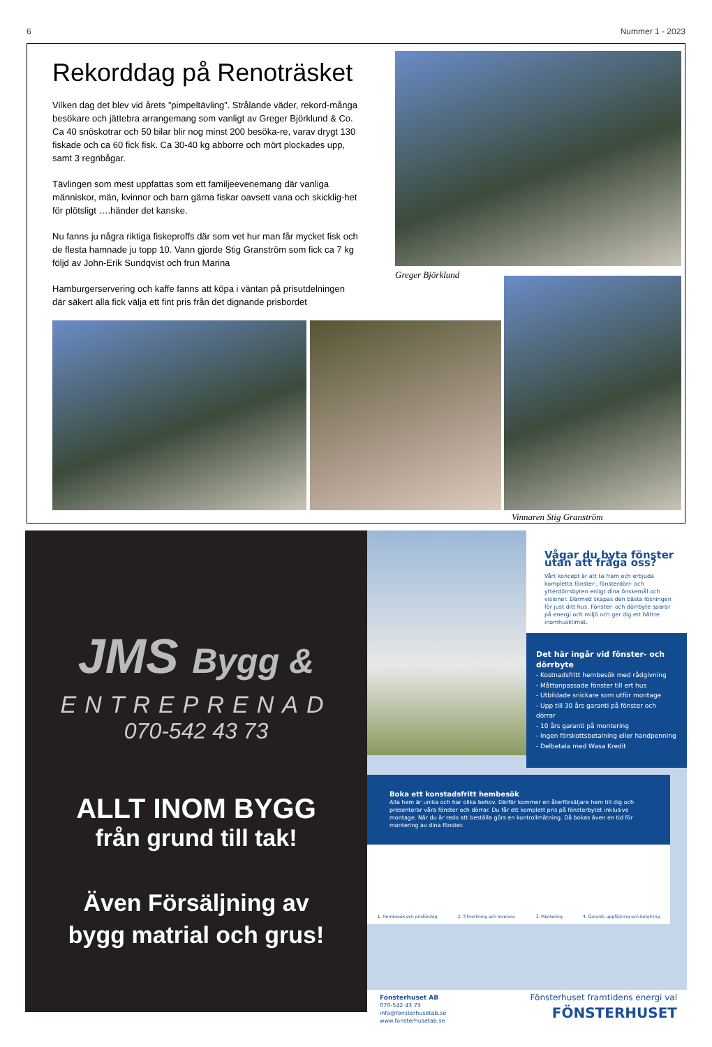6 Nummer 1 - 2023
Rekorddag på Renoträsket
Vilken dag det blev vid årets ”pimpeltävling”. Strålande väder, rekord-många besökare och jättebra arrangemang som vanligt av Greger Björklund & Co. Ca 40 snöskotrar och 50 bilar blir nog minst 200 besöka-re, varav drygt 130 fiskade och ca 60 fick fisk. Ca 30-40 kg abborre och mört plockades upp, samt 3 regnbågar.
Tävlingen som mest uppfattas som ett familjeevenemang där vanliga människor, män, kvinnor och barn gärna fiskar oavsett vana och skicklig-het för plötsligt ….händer det kanske.
Nu fanns ju några riktiga fiskeproffs där som vet hur man får mycket fisk och de flesta hamnade ju topp 10. Vann gjorde Stig Granström som fick ca 7 kg följd av John-Erik Sundqvist och frun Marina
Hamburgerservering och kaffe fanns att köpa i väntan på prisutdelningen där säkert alla fick välja ett fint pris från det dignande prisbordet
Greger Björklund
Vinnaren Stig Granström
JMS Bygg &
ENTREPRENAD
070-542 43 73
ALLT INOM BYGG
från grund till tak!
Även Försäljning av
bygg matrial och grus!
Vågar du byta fönster utan att fråga oss?
Vårt koncept är att ta fram och erbjuda kompletta fönster-, fönsterdörr- och ytterdörrsbyten enligt dina önskemål och visioner. Därmed skapas den bästa lösningen för just ditt hus. Fönster- och dörrbyte sparar på energi och miljö och ger dig ett bättre inomhusklimat.
Det här ingår vid fönster- och dörrbyte
- Kostnadsfritt hembesök med rådgivning
- Måttanpassade fönster till ert hus
- Utbildade snickare som utför montage
- Upp till 30 års garanti på fönster och dörrar
- 10 års garanti på montering
- Ingen förskottsbetalning eller handpenning
- Delbetala med Wasa Kredit
Boka ett konstadsfritt hembesök
Alla hem är unika och har olika behov. Därför kommer en återförsäljare hem till dig och presenterar våra fönster och dörrar. Du får ett komplett pris på fönsterbytet inklusive montage. När du är redo att beställa görs en kontrollmätning. Då bokas även en tid för montering av dina fönster.
1. Hembesök och prisförslag 2. Tillverkning och leverans 3. Montering 4. Garanti, uppföljning och betalning
Fönsterhuset AB
070-542 43 73
info@fonsterhusetab.se
www.fonsterhusetab.se
Fönsterhuset framtidens energi val
FÖNSTERHUSET